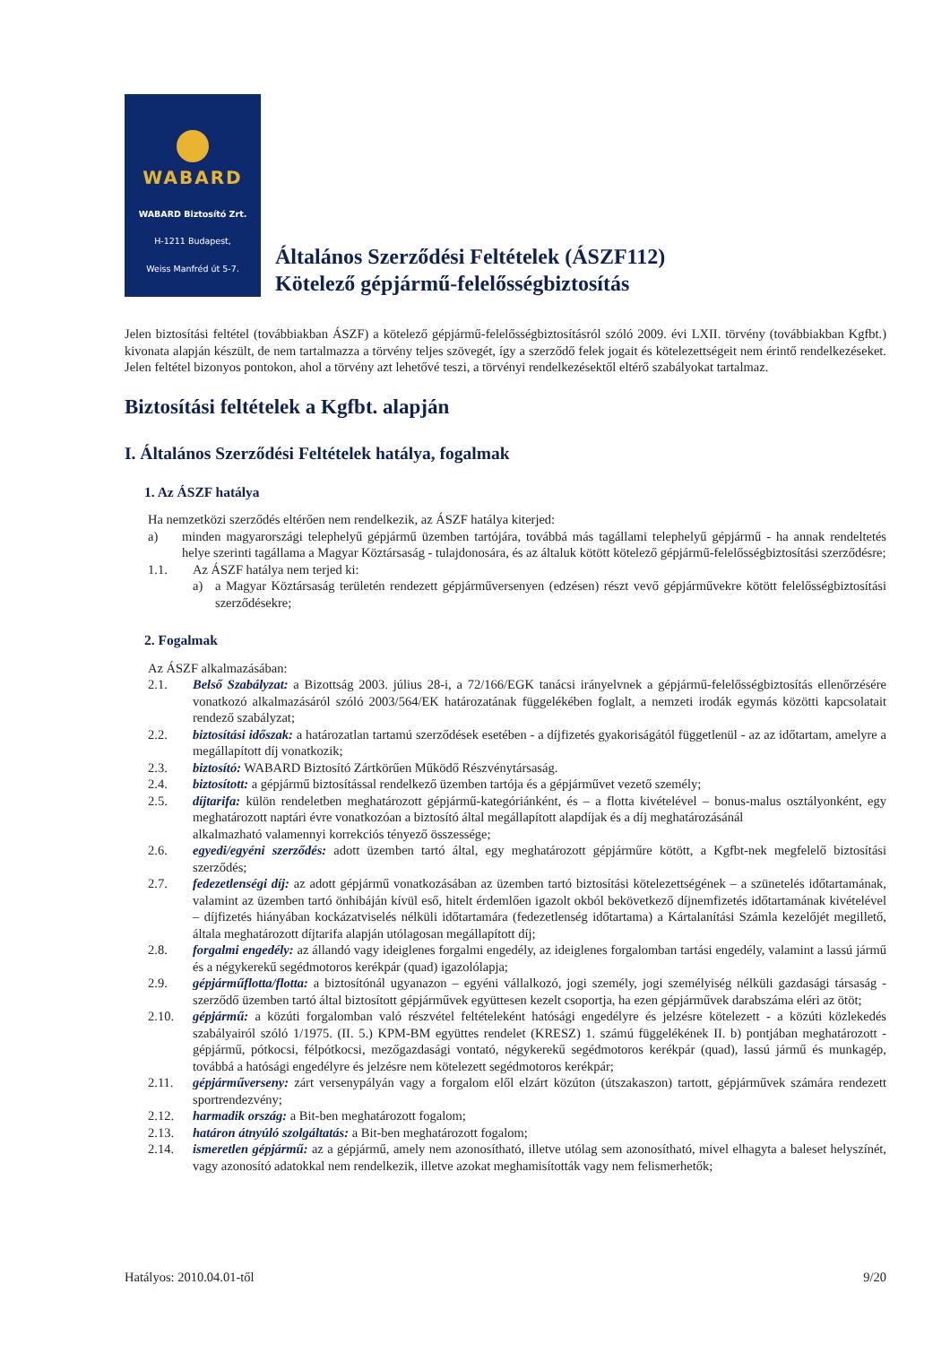WABARD
WABARD Biztosító Zrt.
H-1211 Budapest,
Weiss Manfréd út 5-7.
Általános Szerződési Feltételek (ÁSZF112)
Kötelező gépjármű-felelősségbiztosítás
Jelen biztosítási feltétel (továbbiakban ÁSZF) a kötelező gépjármű-felelősségbiztosításról szóló 2009. évi LXII. törvény (továbbiakban Kgfbt.) kivonata alapján készült, de nem tartalmazza a törvény teljes szövegét, így a szerződő felek jogait és kötelezettségeit nem érintő rendelkezéseket. Jelen feltétel bizonyos pontokon, ahol a törvény azt lehetővé teszi, a törvényi rendelkezésektől eltérő szabályokat tartalmaz.
Biztosítási feltételek a Kgfbt. alapján
I. Általános Szerződési Feltételek hatálya, fogalmak
1. Az ÁSZF hatálya
Ha nemzetközi szerződés eltérően nem rendelkezik, az ÁSZF hatálya kiterjed:
a) minden magyarországi telephelyű gépjármű üzemben tartójára, továbbá más tagállami telephelyű gépjármű - ha annak rendeltetés helye szerinti tagállama a Magyar Köztársaság - tulajdonosára, és az általuk kötött kötelező gépjármű-felelősségbiztosítási szerződésre;
1.1. Az ÁSZF hatálya nem terjed ki:
a) a Magyar Köztársaság területén rendezett gépjárműversenyen (edzésen) részt vevő gépjárművekre kötött felelősségbiztosítási szerződésekre;
2. Fogalmak
Az ÁSZF alkalmazásában:
2.1. Belső Szabályzat: a Bizottság 2003. július 28-i, a 72/166/EGK tanácsi irányelvnek a gépjármű-felelősségbiztosítás ellenőrzésére vonatkozó alkalmazásáról szóló 2003/564/EK határozatának függelékében foglalt, a nemzeti irodák egymás közötti kapcsolatait rendező szabályzat;
2.2. biztosítási időszak: a határozatlan tartamú szerződések esetében - a díjfizetés gyakoriságától függetlenül - az az időtartam, amelyre a megállapított díj vonatkozik;
2.3. biztosító: WABARD Biztosító Zártkörűen Működő Részvénytársaság.
2.4. biztosított: a gépjármű biztosítással rendelkező üzemben tartója és a gépjárművet vezető személy;
2.5. díjtarifa: külön rendeletben meghatározott gépjármű-kategóriánként, és – a flotta kivételével – bonus-malus osztályonként, egy meghatározott naptári évre vonatkozóan a biztosító által megállapított alapdíjak és a díj meghatározásánál
alkalmazható valamennyi korrekciós tényező összessége;
2.6. egyedi/egyéni szerződés: adott üzemben tartó által, egy meghatározott gépjárműre kötött, a Kgfbt-nek megfelelő biztosítási szerződés;
2.7. fedezetlenségi díj: az adott gépjármű vonatkozásában az üzemben tartó biztosítási kötelezettségének – a szünetelés időtartamának, valamint az üzemben tartó önhibáján kívül eső, hitelt érdemlően igazolt okból bekövetkező díjnemfizetés időtartamának kivételével – díjfizetés hiányában kockázatviselés nélküli időtartamára (fedezetlenség időtartama) a Kártalanítási Számla kezelőjét megillető, általa meghatározott díjtarifa alapján utólagosan megállapított díj;
2.8. forgalmi engedély: az állandó vagy ideiglenes forgalmi engedély, az ideiglenes forgalomban tartási engedély, valamint a lassú jármű és a négykerekű segédmotoros kerékpár (quad) igazolólapja;
2.9. gépjárműflotta/flotta: a biztosítónál ugyanazon – egyéni vállalkozó, jogi személy, jogi személyiség nélküli gazdasági társaság - szerződő üzemben tartó által biztosított gépjárművek együttesen kezelt csoportja, ha ezen gépjárművek darabszáma eléri az ötöt;
2.10. gépjármű: a közúti forgalomban való részvétel feltételeként hatósági engedélyre és jelzésre kötelezett - a közúti közlekedés szabályairól szóló 1/1975. (II. 5.) KPM-BM együttes rendelet (KRESZ) 1. számú függelékének II. b) pontjában meghatározott - gépjármű, pótkocsi, félpótkocsi, mezőgazdasági vontató, négykerekű segédmotoros kerékpár (quad), lassú jármű és munkagép, továbbá a hatósági engedélyre és jelzésre nem kötelezett segédmotoros kerékpár;
2.11. gépjárműverseny: zárt versenypályán vagy a forgalom elől elzárt közúton (útszakaszon) tartott, gépjárművek számára rendezett sportrendezvény;
2.12. harmadik ország: a Bit-ben meghatározott fogalom;
2.13. határon átnyúló szolgáltatás: a Bit-ben meghatározott fogalom;
2.14. ismeretlen gépjármű: az a gépjármű, amely nem azonosítható, illetve utólag sem azonosítható, mivel elhagyta a baleset helyszínét, vagy azonosító adatokkal nem rendelkezik, illetve azokat meghamisították vagy nem felismerhetők;
Hatályos: 2010.04.01-től 9/20